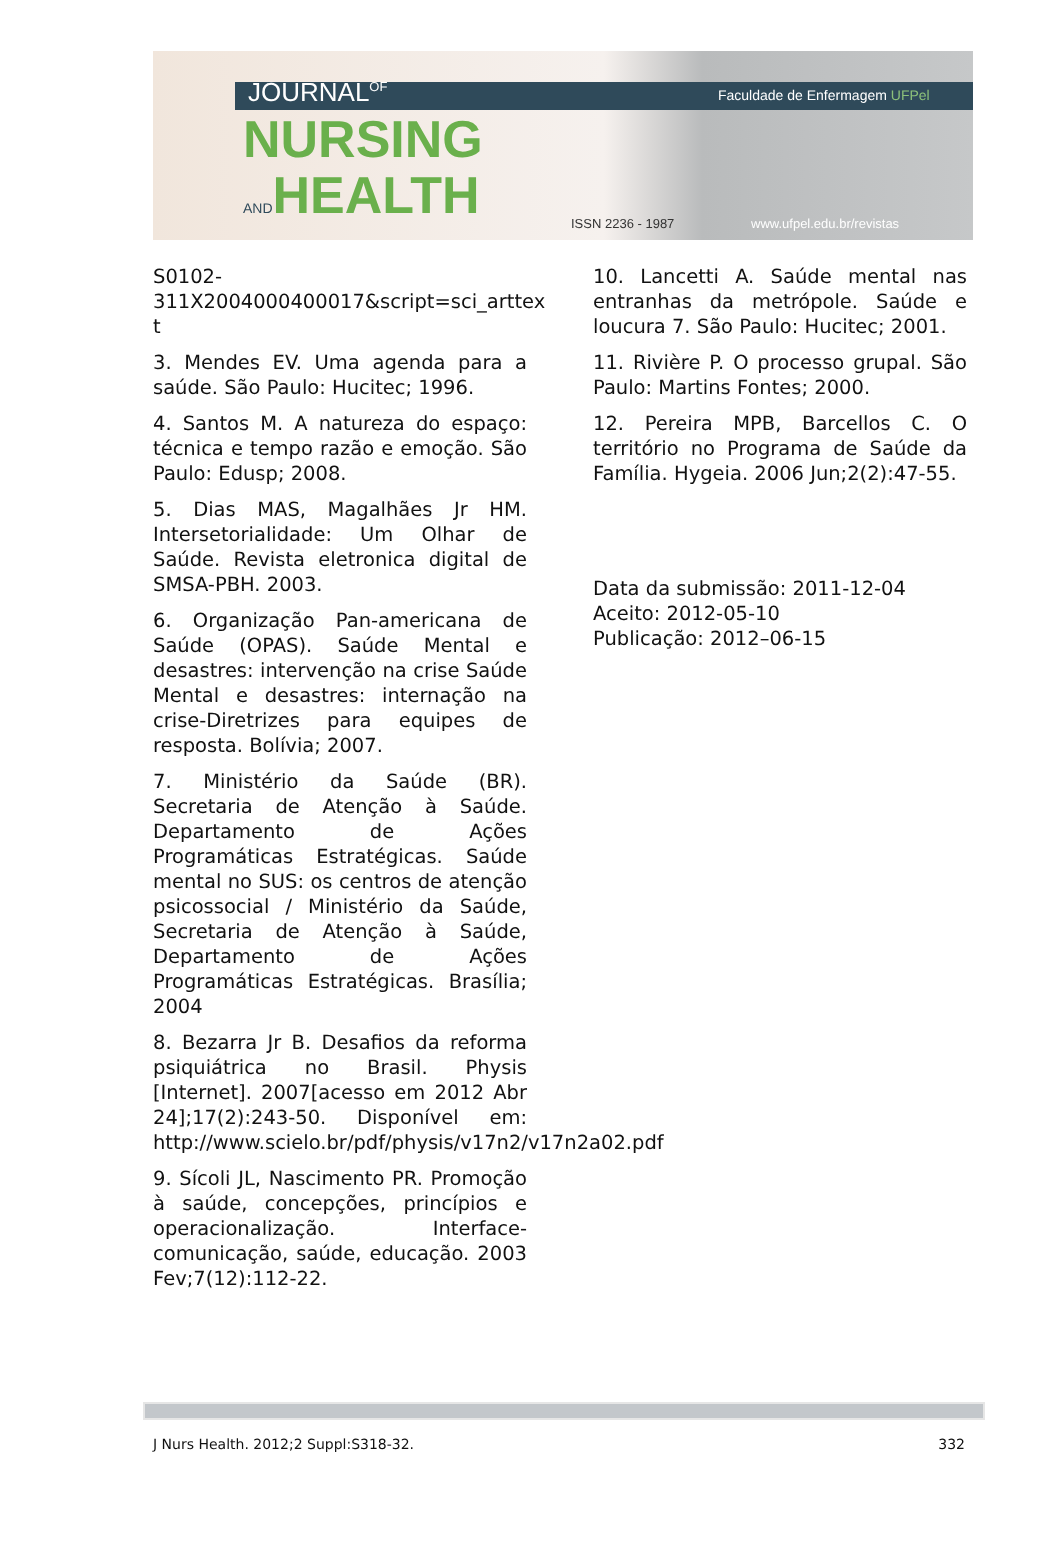JOURNAL<sup>OF</sup> Faculdade de Enfermagem UFPel
NURSING
ANDHEALTH
ISSN 2236 - 1987 www.ufpel.edu.br/revistas
S0102-
311X2004000400017&script=sci_arttex
t
3. Mendes EV. Uma agenda para a saúde. São Paulo: Hucitec; 1996.
4. Santos M. A natureza do espaço: técnica e tempo razão e emoção. São Paulo: Edusp; 2008.
5. Dias MAS, Magalhães Jr HM. Intersetorialidade: Um Olhar de Saúde. Revista eletronica digital de SMSA-PBH. 2003.
6. Organização Pan-americana de Saúde (OPAS). Saúde Mental e desastres: intervenção na crise Saúde Mental e desastres: internação na crise-Diretrizes para equipes de resposta. Bolívia; 2007.
7. Ministério da Saúde (BR). Secretaria de Atenção à Saúde. Departamento de Ações Programáticas Estratégicas. Saúde mental no SUS: os centros de atenção psicossocial / Ministério da Saúde, Secretaria de Atenção à Saúde, Departamento de Ações Programáticas Estratégicas. Brasília; 2004
8. Bezarra Jr B. Desafios da reforma psiquiátrica no Brasil. Physis [Internet]. 2007[acesso em 2012 Abr 24];17(2):243-50. Disponível em: http://www.scielo.br/pdf/physis/v17n2/v17n2a02.pdf
9. Sícoli JL, Nascimento PR. Promoção à saúde, concepções, princípios e operacionalização. Interface-comunicação, saúde, educação. 2003 Fev;7(12):112-22.
10. Lancetti A. Saúde mental nas entranhas da metrópole. Saúde e loucura 7. São Paulo: Hucitec; 2001.
11. Rivière P. O processo grupal. São Paulo: Martins Fontes; 2000.
12. Pereira MPB, Barcellos C. O território no Programa de Saúde da Família. Hygeia. 2006 Jun;2(2):47-55.
Data da submissão: 2011-12-04
Aceito: 2012-05-10
Publicação: 2012–06-15
J Nurs Health. 2012;2 Suppl:S318-32. 332